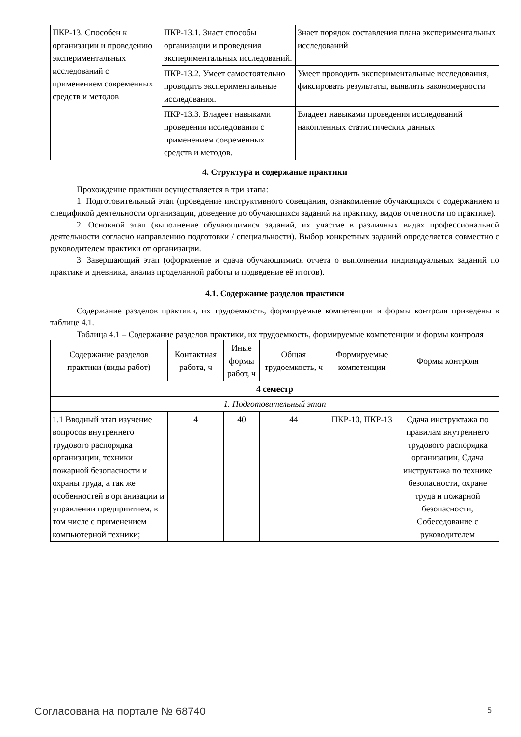| ПКР-13. Способен к организации и проведению экспериментальных исследований с применением современных средств и методов | ПКР-13.1. Знает способы организации и проведения экспериментальных исследований. | Знает порядок составления плана экспериментальных исследований |
| | ПКР-13.2. Умеет самостоятельно проводить экспериментальные исследования. | Умеет проводить экспериментальные исследования, фиксировать результаты, выявлять закономерности |
| | ПКР-13.3. Владеет навыками проведения исследования с применением современных средств и методов. | Владеет навыками проведения исследований накопленных статистических данных |
4. Структура и содержание практики
Прохождение практики осуществляется в три этапа:
1. Подготовительный этап (проведение инструктивного совещания, ознакомление обучающихся с содержанием и спецификой деятельности организации, доведение до обучающихся заданий на практику, видов отчетности по практике).
2. Основной этап (выполнение обучающимися заданий, их участие в различных видах профессиональной деятельности согласно направлению подготовки / специальности). Выбор конкретных заданий определяется совместно с руководителем практики от организации.
3. Завершающий этап (оформление и сдача обучающимися отчета о выполнении индивидуальных заданий по практике и дневника, анализ проделанной работы и подведение её итогов).
4.1. Содержание разделов практики
Содержание разделов практики, их трудоемкость, формируемые компетенции и формы контроля приведены в таблице 4.1.
Таблица 4.1 – Содержание разделов практики, их трудоемкость, формируемые компетенции и формы контроля
| Содержание разделов практики (виды работ) | Контактная работа, ч | Иные формы работ, ч | Общая трудоемкость, ч | Формируемые компетенции | Формы контроля |
| --- | --- | --- | --- | --- | --- |
| 4 семестр | | | | | |
| 1. Подготовительный этап | | | | | |
| 1.1 Вводный этап изучение вопросов внутреннего трудового распорядка организации, техники пожарной безопасности и охраны труда, а так же особенностей в организации и управлении предприятием, в том числе с применением компьютерной техники; | 4 | 40 | 44 | ПКР-10, ПКР-13 | Сдача инструктажа по правилам внутреннего трудового распорядка организации, Сдача инструктажа по технике безопасности, охране труда и пожарной безопасности, Собеседование с руководителем |
Согласована на портале № 68740 5